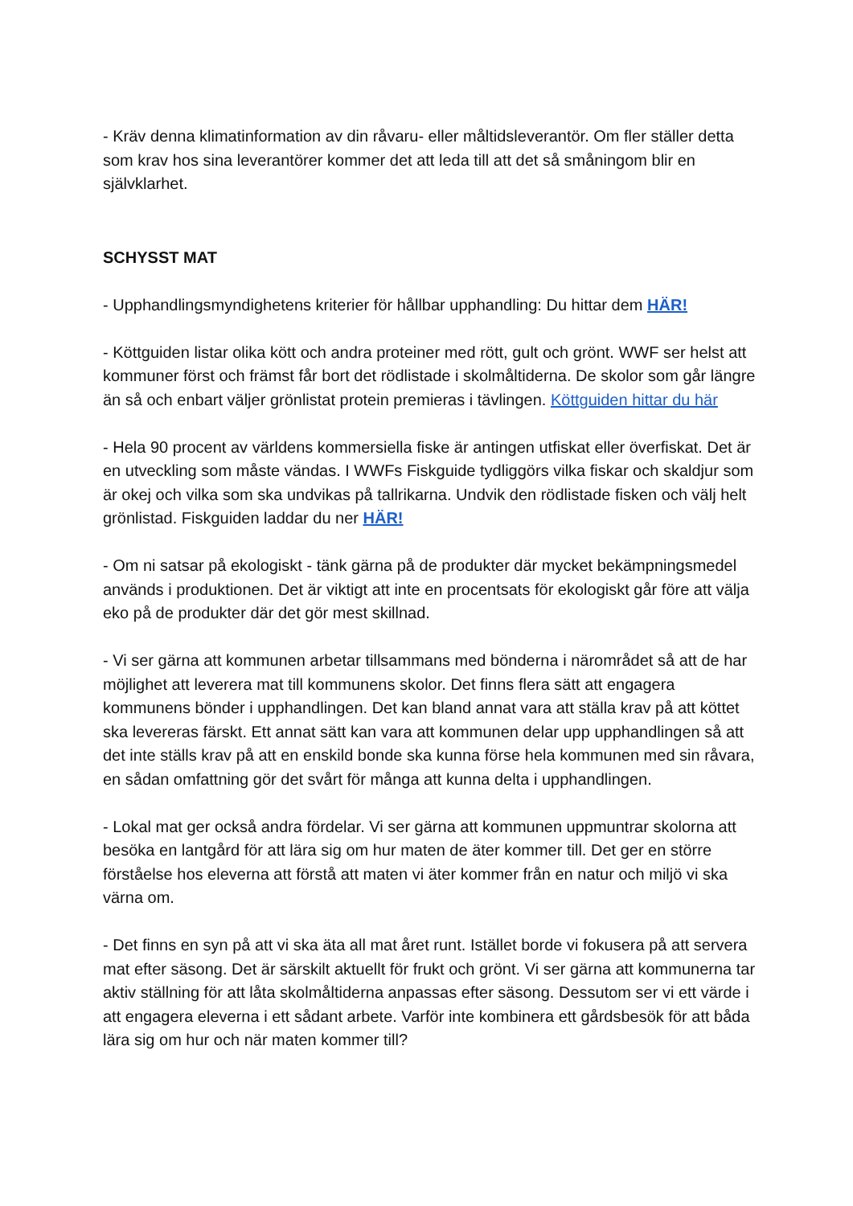- Kräv denna klimatinformation av din råvaru- eller måltidsleverantör. Om fler ställer detta som krav hos sina leverantörer kommer det att leda till att det så småningom blir en självklarhet.
SCHYSST MAT
- Upphandlingsmyndighetens kriterier för hållbar upphandling: Du hittar dem HÄR!
- Köttguiden listar olika kött och andra proteiner med rött, gult och grönt. WWF ser helst att kommuner först och främst får bort det rödlistade i skolmåltiderna. De skolor som går längre än så och enbart väljer grönlistat protein premieras i tävlingen. Köttguiden hittar du här
- Hela 90 procent av världens kommersiella fiske är antingen utfiskat eller överfiskat. Det är en utveckling som måste vändas. I WWFs Fiskguide tydliggörs vilka fiskar och skaldjur som är okej och vilka som ska undvikas på tallrikarna. Undvik den rödlistade fisken och välj helt grönlistad. Fiskguiden laddar du ner HÄR!
- Om ni satsar på ekologiskt - tänk gärna på de produkter där mycket bekämpningsmedel används i produktionen. Det är viktigt att inte en procentsats för ekologiskt går före att välja eko på de produkter där det gör mest skillnad.
- Vi ser gärna att kommunen arbetar tillsammans med bönderna i närområdet så att de har möjlighet att leverera mat till kommunens skolor. Det finns flera sätt att engagera kommunens bönder i upphandlingen. Det kan bland annat vara att ställa krav på att köttet ska levereras färskt. Ett annat sätt kan vara att kommunen delar upp upphandlingen så att det inte ställs krav på att en enskild bonde ska kunna förse hela kommunen med sin råvara, en sådan omfattning gör det svårt för många att kunna delta i upphandlingen.
- Lokal mat ger också andra fördelar. Vi ser gärna att kommunen uppmuntrar skolorna att besöka en lantgård för att lära sig om hur maten de äter kommer till. Det ger en större förståelse hos eleverna att förstå att maten vi äter kommer från en natur och miljö vi ska värna om.
- Det finns en syn på att vi ska äta all mat året runt. Istället borde vi fokusera på att servera mat efter säsong. Det är särskilt aktuellt för frukt och grönt. Vi ser gärna att kommunerna tar aktiv ställning för att låta skolmåltiderna anpassas efter säsong. Dessutom ser vi ett värde i att engagera eleverna i ett sådant arbete. Varför inte kombinera ett gårdsbesök för att båda lära sig om hur och när maten kommer till?